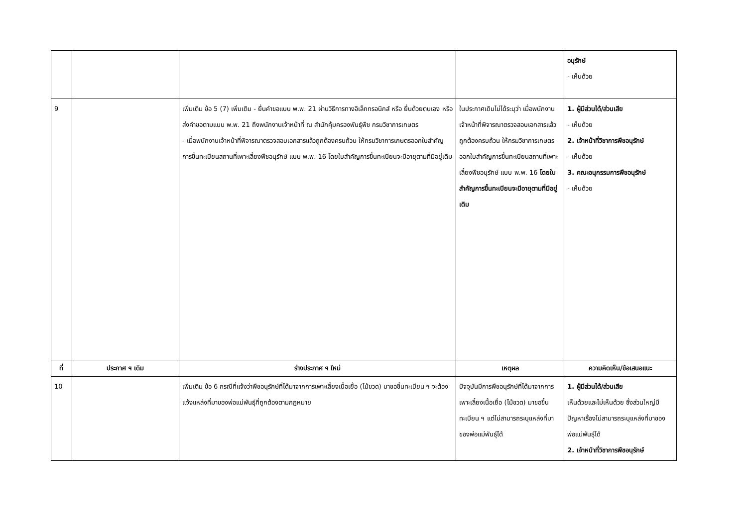| | | | | อนุรักษ์ - เห็นด้วย |
| 9 | | เพิ่มเติม ข้อ 5 (7) เพิ่มเติม - ยื่นคำขอแบบ พ.พ. 21 ผ่านวิธีการทางอิเล็กทรอนิกส์ หรือ ยื่นด้วยตนเอง หรือ ส่งคำขอตามแบบ พ.พ. 21 ถึงพนักงานเจ้าหน้าที่ ณ สำนักคุ้มครองพันธุ์พืช กรมวิชาการเกษตร - เมื่อพนักงานเจ้าหน้าที่พิจารณาตรวจสอบเอกสารแล้วถูกต้องครบถ้วน ให้กรมวิชาการเกษตรออกใบสำคัญการขึ้นทะเบียนสถานที่เพาะเลี้ยงพืชอนุรักษ์ แบบ พ.พ. 16 โดยใบสำคัญการขึ้นทะเบียนจะมีอายุตามที่มีอยู่เดิม | ในประกาศเดิมไม่ได้ระบุว่า เมื่อพนักงานเจ้าหน้าที่พิจารณาตรวจสอบเอกสารแล้วถูกต้องครบถ้วน ให้กรมวิชาการเกษตรออกใบสำคัญการขึ้นทะเบียนสถานที่เพาะเลี้ยงพืชอนุรักษ์ แบบ พ.พ. 16 โดยใบสำคัญการขึ้นทะเบียนจะมีอายุตามที่มีอยู่เดิม | 1. ผู้มีส่วนได้/ส่วนเสีย - เห็นด้วย 2. เจ้าหน้าที่วิชาการพืชอนุรักษ์ - เห็นด้วย 3. คณะอนุกรรมการพืชอนุรักษ์ - เห็นด้วย |
| ที่ | ประกาศ ฯ เดิม | ร่างประกาศ ฯ ใหม่ | เหตุผล | ความคิดเห็น/ข้อเสนอแนะ |
| 10 | | เพิ่มเติม ข้อ 6 กรณีที่แจ้งว่าพืชอนุรักษ์ที่ได้มาจากการเพาะเลี้ยงเนื้อเยื่อ (ไม้ขวด) มาขอขึ้นทะเบียน ฯ จะต้องแจ้งแหล่งที่มาของพ่อแม่พันธุ์ที่ถูกต้องตามกฎหมาย | ปัจจุบันมีการพืชอนุรักษ์ที่ได้มาจากการเพาะเลี้ยงเนื้อเยื่อ (ไม้ขวด) มาขอขึ้นทะเบียน ฯ แต่ไม่สามารถระบุแหล่งที่มาของพ่อแม่พันธุ์ได้ | 1. ผู้มีส่วนได้/ส่วนเสีย เห็นด้วยและไม่เห็นด้วย ซึ่งส่วนใหญ่มีปัญหาเรื่องไม่สามารถระบุแหล่งที่มาของพ่อแม่พันธุ์ได้ 2. เจ้าหน้าที่วิชาการพืชอนุรักษ์ |